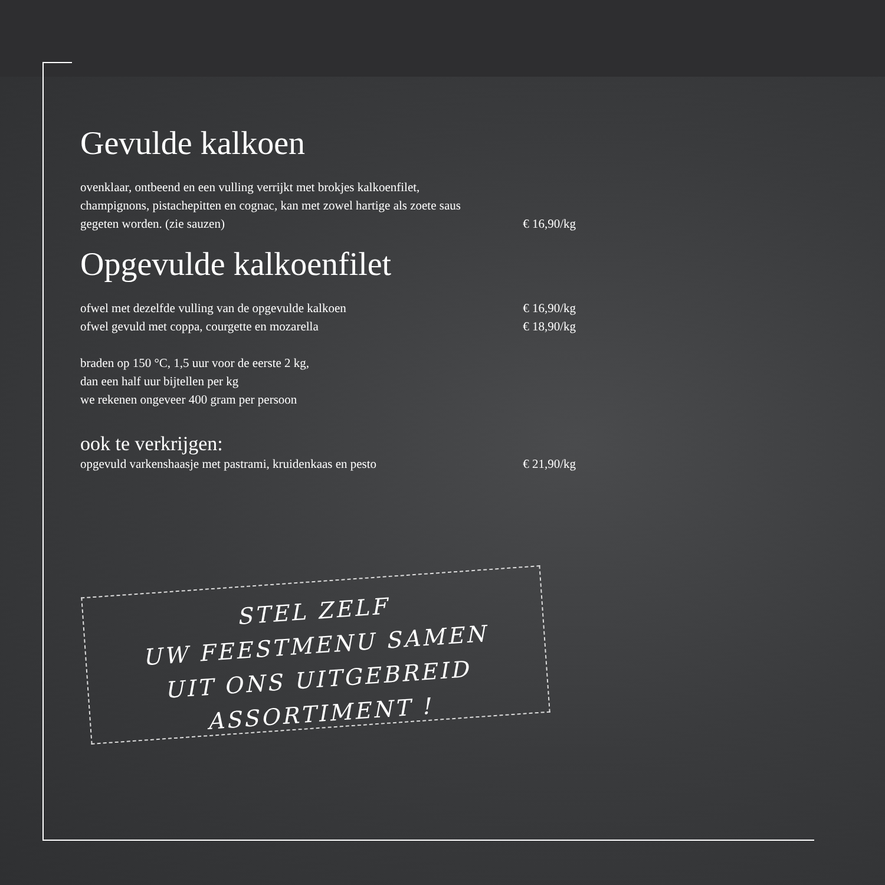Gevulde kalkoen
ovenklaar, ontbeend en een vulling verrijkt met brokjes kalkoenfilet,
champignons, pistachepitten en cognac, kan met zowel hartige als zoete saus
gegeten worden. (zie sauzen) € 16,90/kg
Opgevulde kalkoenfilet
ofwel met dezelfde vulling van de opgevulde kalkoen € 16,90/kg
ofwel gevuld met coppa, courgette en mozarella € 18,90/kg
braden op 150 °C, 1,5 uur voor de eerste 2 kg,
dan een half uur bijtellen per kg
we rekenen ongeveer 400 gram per persoon
ook te verkrijgen:
opgevuld varkenshaasje met pastrami, kruidenkaas en pesto € 21,90/kg
STEL ZELF
UW FEESTMENU SAMEN
UIT ONS UITGEBREID
ASSORTIMENT !